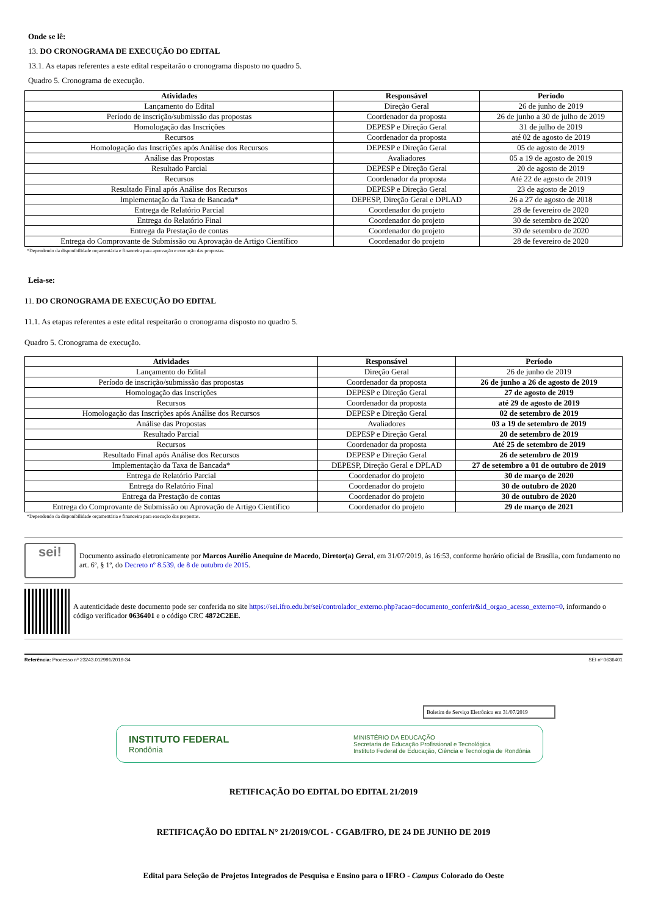Onde se lê:
13. DO CRONOGRAMA DE EXECUÇÃO DO EDITAL
13.1. As etapas referentes a este edital respeitarão o cronograma disposto no quadro 5.
Quadro 5. Cronograma de execução.
| Atividades | Responsável | Período |
| --- | --- | --- |
| Lançamento do Edital | Direção Geral | 26 de junho de 2019 |
| Período de inscrição/submissão das propostas | Coordenador da proposta | 26 de junho a 30 de julho de 2019 |
| Homologação das Inscrições | DEPESP e Direção Geral | 31 de julho de 2019 |
| Recursos | Coordenador da proposta | até 02 de agosto de 2019 |
| Homologação das Inscrições após Análise dos Recursos | DEPESP e Direção Geral | 05 de agosto de 2019 |
| Análise das Propostas | Avaliadores | 05 a 19 de agosto de 2019 |
| Resultado Parcial | DEPESP e Direção Geral | 20 de agosto de 2019 |
| Recursos | Coordenador da proposta | Até 22 de agosto de 2019 |
| Resultado Final após Análise dos Recursos | DEPESP e Direção Geral | 23 de agosto de 2019 |
| Implementação da Taxa de Bancada* | DEPESP, Direção Geral e DPLAD | 26 a 27 de agosto de 2018 |
| Entrega de Relatório Parcial | Coordenador do projeto | 28 de fevereiro de 2020 |
| Entrega do Relatório Final | Coordenador do projeto | 30 de setembro de 2020 |
| Entrega da Prestação de contas | Coordenador do projeto | 30 de setembro de 2020 |
| Entrega do Comprovante de Submissão ou Aprovação de Artigo Científico | Coordenador do projeto | 28 de fevereiro de 2020 |
*Dependendo da disponibilidade orçamentária e financeira para aprovação e execução das propostas.
Leia-se:
11. DO CRONOGRAMA DE EXECUÇÃO DO EDITAL
11.1. As etapas referentes a este edital respeitarão o cronograma disposto no quadro 5.
Quadro 5. Cronograma de execução.
| Atividades | Responsável | Período |
| --- | --- | --- |
| Lançamento do Edital | Direção Geral | 26 de junho de 2019 |
| Período de inscrição/submissão das propostas | Coordenador da proposta | 26 de junho a 26 de agosto de 2019 |
| Homologação das Inscrições | DEPESP e Direção Geral | 27 de agosto de 2019 |
| Recursos | Coordenador da proposta | até 29 de agosto de 2019 |
| Homologação das Inscrições após Análise dos Recursos | DEPESP e Direção Geral | 02 de setembro de 2019 |
| Análise das Propostas | Avaliadores | 03 a 19 de setembro de 2019 |
| Resultado Parcial | DEPESP e Direção Geral | 20 de setembro de 2019 |
| Recursos | Coordenador da proposta | Até 25 de setembro de 2019 |
| Resultado Final após Análise dos Recursos | DEPESP e Direção Geral | 26 de setembro de 2019 |
| Implementação da Taxa de Bancada* | DEPESP, Direção Geral e DPLAD | 27 de setembro a 01 de outubro de 2019 |
| Entrega de Relatório Parcial | Coordenador do projeto | 30 de março de 2020 |
| Entrega do Relatório Final | Coordenador do projeto | 30 de outubro de 2020 |
| Entrega da Prestação de contas | Coordenador do projeto | 30 de outubro de 2020 |
| Entrega do Comprovante de Submissão ou Aprovação de Artigo Científico | Coordenador do projeto | 29 de março de 2021 |
*Dependendo da disponibilidade orçamentária e financeira para execução das propostas.
sei!
Documento assinado eletronicamente por Marcos Aurélio Anequine de Macedo, Diretor(a) Geral, em 31/07/2019, às 16:53, conforme horário oficial de Brasília, com fundamento no art. 6º, § 1º, do Decreto nº 8.539, de 8 de outubro de 2015.
A autenticidade deste documento pode ser conferida no site https://sei.ifro.edu.br/sei/controlador_externo.php?acao=documento_conferir&id_orgao_acesso_externo=0, informando o código verificador 0636401 e o código CRC 4872C2EE.
Referência: Processo nº 23243.012991/2019-34 SEI nº 0636401
Boletim de Serviço Eletrônico em 31/07/2019
INSTITUTO FEDERAL
Rondônia
MINISTÉRIO DA EDUCAÇÃO
Secretaria de Educação Profissional e Tecnológica
Instituto Federal de Educação, Ciência e Tecnologia de Rondônia
RETIFICAÇÃO DO EDITAL DO EDITAL 21/2019
RETIFICAÇÃO DO EDITAL N° 21/2019/COL - CGAB/IFRO, DE 24 DE JUNHO DE 2019
Edital para Seleção de Projetos Integrados de Pesquisa e Ensino para o IFRO - Campus Colorado do Oeste